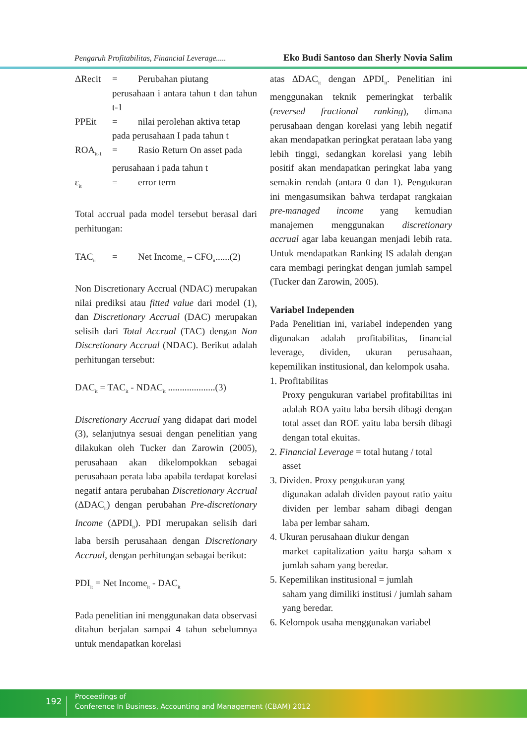Pengaruh Profitabilitas, Financial Leverage..... Eko Budi Santoso dan Sherly Novia Salim
ΔRecit = Perubahan piutang
perusahaan i antara tahun t dan tahun t-1
PPEit = nilai perolehan aktiva tetap
pada perusahaan I pada tahun t
ROA<sub>it-1</sub> = Rasio Return On asset pada
perusahaan i pada tahun t
ε<sub>it</sub> = error term
Total accrual pada model tersebut berasal dari perhitungan:
TAC<sub>it</sub> = Net Income<sub>it</sub> – CFO<sub>it</sub>......(2)
Non Discretionary Accrual (NDAC) merupakan nilai prediksi atau fitted value dari model (1), dan Discretionary Accrual (DAC) merupakan selisih dari Total Accrual (TAC) dengan Non Discretionary Accrual (NDAC). Berikut adalah perhitungan tersebut:
DAC<sub>it</sub> = TAC<sub>it</sub> - NDAC<sub>it</sub> ....................(3)
Discretionary Accrual yang didapat dari model (3), selanjutnya sesuai dengan penelitian yang dilakukan oleh Tucker dan Zarowin (2005), perusahaan akan dikelompokkan sebagai perusahaan perata laba apabila terdapat korelasi negatif antara perubahan Discretionary Accrual (ΔDAC<sub>it</sub>) dengan perubahan Pre-discretionary Income (ΔPDI<sub>it</sub>). PDI merupakan selisih dari laba bersih perusahaan dengan Discretionary Accrual, dengan perhitungan sebagai berikut:
PDI<sub>it</sub> = Net Income<sub>it</sub> - DAC<sub>it</sub>
Pada penelitian ini menggunakan data observasi ditahun berjalan sampai 4 tahun sebelumnya untuk mendapatkan korelasi
atas ΔDAC<sub>it</sub> dengan ΔPDI<sub>it</sub>. Penelitian ini menggunakan teknik pemeringkat terbalik (reversed fractional ranking), dimana perusahaan dengan korelasi yang lebih negatif akan mendapatkan peringkat perataan laba yang lebih tinggi, sedangkan korelasi yang lebih positif akan mendapatkan peringkat laba yang semakin rendah (antara 0 dan 1). Pengukuran ini mengasumsikan bahwa terdapat rangkaian pre-managed income yang kemudian manajemen menggunakan discretionary accrual agar laba keuangan menjadi lebih rata. Untuk mendapatkan Ranking IS adalah dengan cara membagi peringkat dengan jumlah sampel (Tucker dan Zarowin, 2005).
Variabel Independen
Pada Penelitian ini, variabel independen yang digunakan adalah profitabilitas, financial leverage, dividen, ukuran perusahaan, kepemilikan institusional, dan kelompok usaha.
1. Profitabilitas
Proxy pengukuran variabel profitabilitas ini adalah ROA yaitu laba bersih dibagi dengan total asset dan ROE yaitu laba bersih dibagi dengan total ekuitas.
2. Financial Leverage = total hutang / total
asset
3. Dividen. Proxy pengukuran yang
digunakan adalah dividen payout ratio yaitu dividen per lembar saham dibagi dengan laba per lembar saham.
4. Ukuran perusahaan diukur dengan
market capitalization yaitu harga saham x jumlah saham yang beredar.
5. Kepemilikan institusional = jumlah
saham yang dimiliki institusi / jumlah saham yang beredar.
6. Kelompok usaha menggunakan variabel
192
Proceedings of
Conference In Business, Accounting and Management (CBAM) 2012